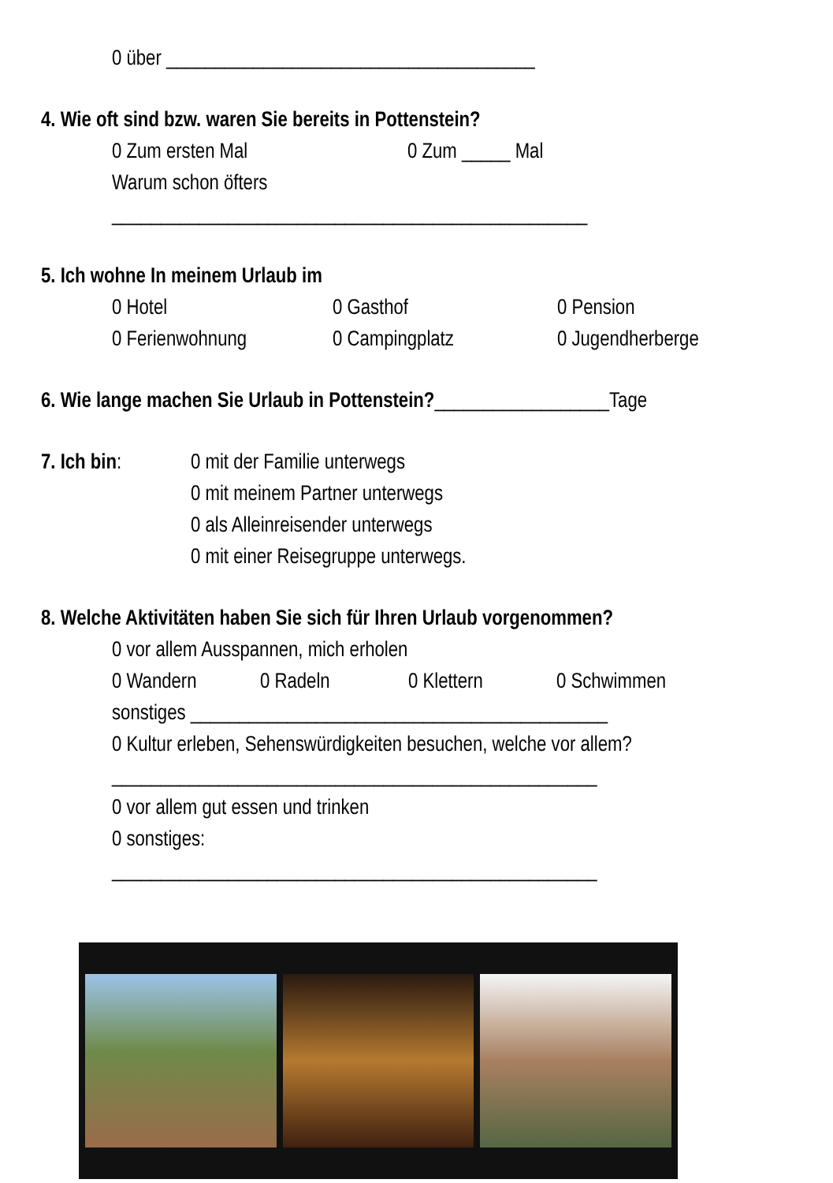0 über ______________________________________
4. Wie oft sind bzw. waren Sie bereits in Pottenstein?
0 Zum ersten Mal 0 Zum _____ Mal
Warum schon öfters
_________________________________________________
5. Ich wohne In meinem Urlaub im
0 Hotel 0 Gasthof 0 Pension
0 Ferienwohnung 0 Campingplatz 0 Jugendherberge
6. Wie lange machen Sie Urlaub in Pottenstein?__________________Tage
7. Ich bin: 0 mit der Familie unterwegs
0 mit meinem Partner unterwegs
0 als Alleinreisender unterwegs
0 mit einer Reisegruppe unterwegs.
8. Welche Aktivitäten haben Sie sich für Ihren Urlaub vorgenommen?
0 vor allem Ausspannen, mich erholen
0 Wandern 0 Radeln 0 Klettern 0 Schwimmen
sonstiges ___________________________________________
0 Kultur erleben, Sehenswürdigkeiten besuchen, welche vor allem?
__________________________________________________
0 vor allem gut essen und trinken
0 sonstiges:
__________________________________________________